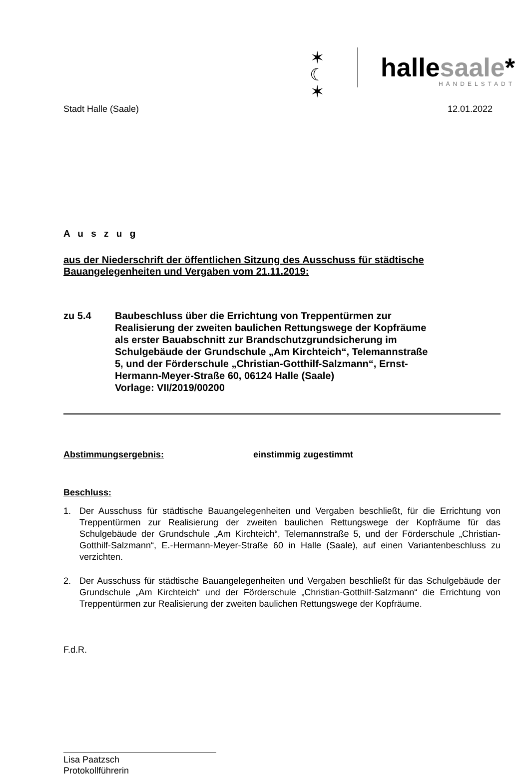✶
☾
✶
hallesaale*
HÄNDELSTADT
Stadt Halle (Saale) 12.01.2022
A u s z u g
aus der Niederschrift der öffentlichen Sitzung des Ausschuss für städtische Bauangelegenheiten und Vergaben vom 21.11.2019:
zu 5.4 Baubeschluss über die Errichtung von Treppentürmen zur Realisierung der zweiten baulichen Rettungswege der Kopfräume als erster Bauabschnitt zur Brandschutzgrundsicherung im Schulgebäude der Grundschule „Am Kirchteich“, Telemannstraße 5, und der Förderschule „Christian-Gotthilf-Salzmann“, Ernst-Hermann-Meyer-Straße 60, 06124 Halle (Saale)
Vorlage: VII/2019/00200
Abstimmungsergebnis: einstimmig zugestimmt
Beschluss:
1. Der Ausschuss für städtische Bauangelegenheiten und Vergaben beschließt, für die Errichtung von Treppentürmen zur Realisierung der zweiten baulichen Rettungswege der Kopfräume für das Schulgebäude der Grundschule „Am Kirchteich“, Telemannstraße 5, und der Förderschule „Christian-Gotthilf-Salzmann“, E.-Hermann-Meyer-Straße 60 in Halle (Saale), auf einen Variantenbeschluss zu verzichten.
2. Der Ausschuss für städtische Bauangelegenheiten und Vergaben beschließt für das Schulgebäude der Grundschule „Am Kirchteich“ und der Förderschule „Christian-Gotthilf-Salzmann“ die Errichtung von Treppentürmen zur Realisierung der zweiten baulichen Rettungswege der Kopfräume.
F.d.R.
Lisa Paatzsch
Protokollführerin